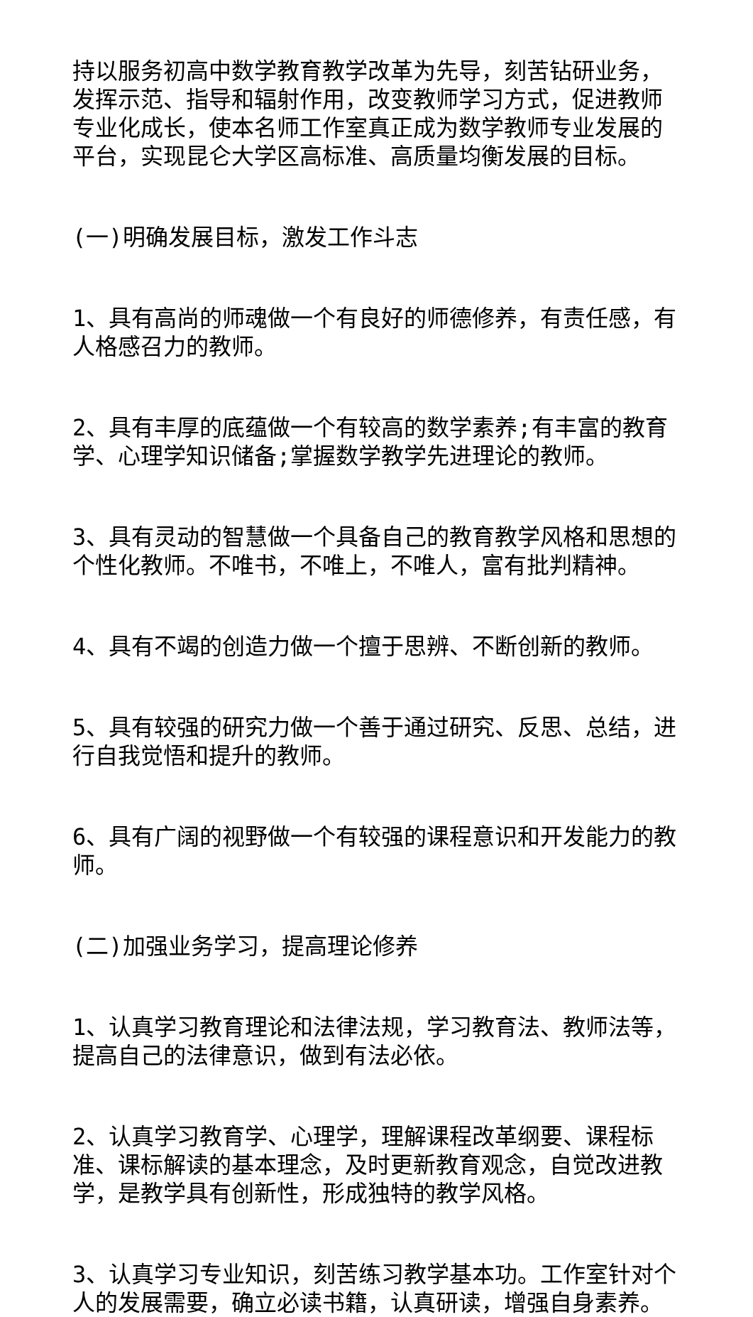持以服务初高中数学教育教学改革为先导，刻苦钻研业务，发挥示范、指导和辐射作用，改变教师学习方式，促进教师专业化成长，使本名师工作室真正成为数学教师专业发展的平台，实现昆仑大学区高标准、高质量均衡发展的目标。
(一)明确发展目标，激发工作斗志
1、具有高尚的师魂做一个有良好的师德修养，有责任感，有人格感召力的教师。
2、具有丰厚的底蕴做一个有较高的数学素养;有丰富的教育学、心理学知识储备;掌握数学教学先进理论的教师。
3、具有灵动的智慧做一个具备自己的教育教学风格和思想的个性化教师。不唯书，不唯上，不唯人，富有批判精神。
4、具有不竭的创造力做一个擅于思辨、不断创新的教师。
5、具有较强的研究力做一个善于通过研究、反思、总结，进行自我觉悟和提升的教师。
6、具有广阔的视野做一个有较强的课程意识和开发能力的教师。
(二)加强业务学习，提高理论修养
1、认真学习教育理论和法律法规，学习教育法、教师法等，提高自己的法律意识，做到有法必依。
2、认真学习教育学、心理学，理解课程改革纲要、课程标准、课标解读的基本理念，及时更新教育观念，自觉改进教学，是教学具有创新性，形成独特的教学风格。
3、认真学习专业知识，刻苦练习教学基本功。工作室针对个人的发展需要，确立必读书籍，认真研读，增强自身素养。